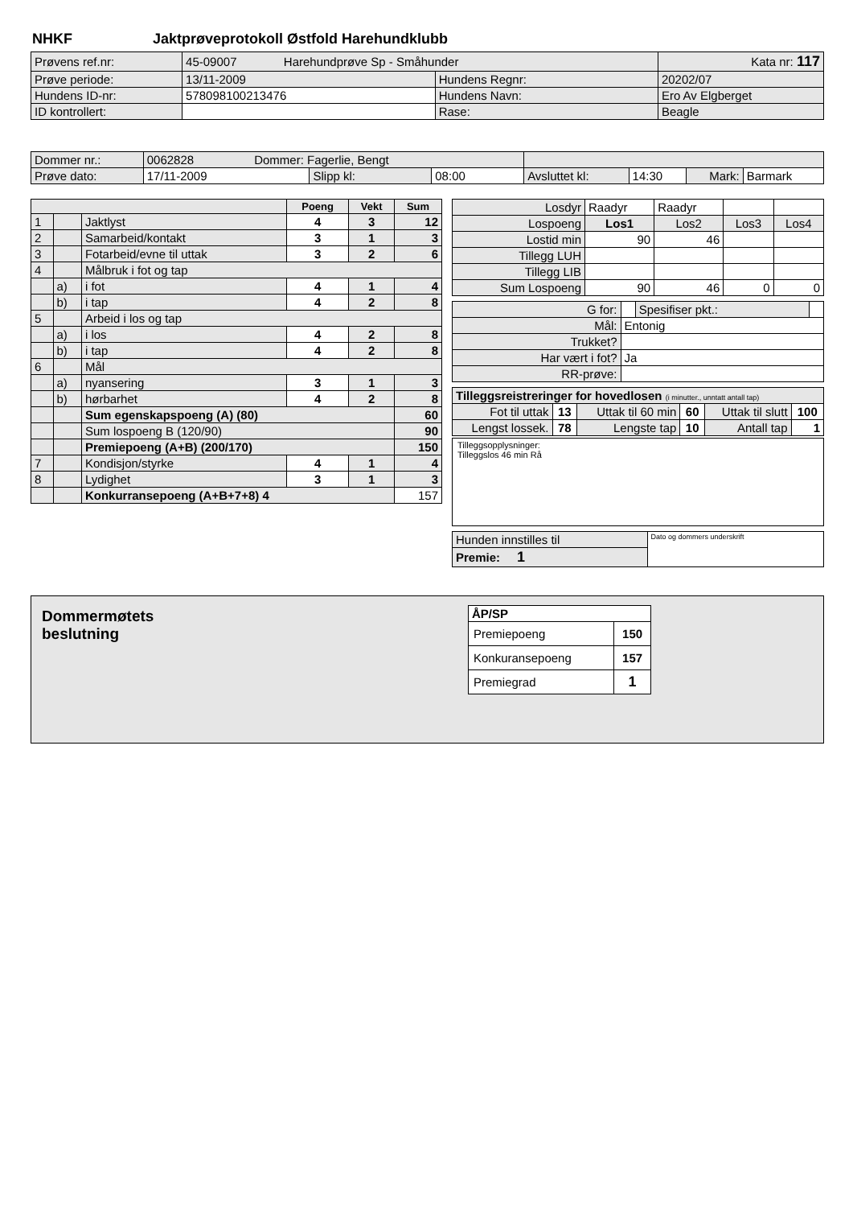NHKF Jaktprøveprotokoll Østfold Harehundklubb
| Prøvens ref.nr: | 45-09007 Harehundprøve Sp - Småhunder | | | Kata nr: 117 |
| Prøve periode: | 13/11-2009 | Hundens Regnr: | 20202/07 | |
| Hundens ID-nr: | 578098100213476 | Hundens Navn: | Ero Av Elgberget | |
| ID kontrollert: | | Rase: | Beagle | |
| Dommer nr.: | 0062828 Dommer: Fagerlie, Bengt | | | | | | |
| Prøve dato: | 17/11-2009 | Slipp kl: | 08:00 | Avsluttet kl: | 14:30 | Mark: | Barmark |
| | | | Poeng | Vekt | Sum |
| 1 | | Jaktlyst | 4 | 3 | 12 |
| 2 | | Samarbeid/kontakt | 3 | 1 | 3 |
| 3 | | Fotarbeid/evne til uttak | 3 | 2 | 6 |
| 4 | | Målbruk i fot og tap | | | |
| | a) | i fot | 4 | 1 | 4 |
| | b) | i tap | 4 | 2 | 8 |
| 5 | | Arbeid i los og tap | | | |
| | a) | i los | 4 | 2 | 8 |
| | b) | i tap | 4 | 2 | 8 |
| 6 | | Mål | | | |
| | a) | nyansering | 3 | 1 | 3 |
| | b) | hørbarhet | 4 | 2 | 8 |
| | | Sum egenskapspoeng (A) (80) | | | 60 |
| | | Sum lospoeng B (120/90) | | | 90 |
| | | Premiepoeng (A+B) (200/170) | | | 150 |
| 7 | | Kondisjon/styrke | 4 | 1 | 4 |
| 8 | | Lydighet | 3 | 1 | 3 |
| | | Konkurransepoeng (A+B+7+8) 4 | | | 157 |
| Losdyr | Raadyr | Raadyr | | |
| Lospoeng | Los1 | Los2 | Los3 | Los4 |
| Lostid min | 90 | 46 | | |
| Tillegg LUH | | | | |
| Tillegg LIB | | | | |
| Sum Lospoeng | 90 | 46 | 0 | 0 |
| G for: | | Spesifiser pkt.: | |
| Mål: | Entonig | | |
| Trukket? | | | |
| Har vært i fot? | Ja | | |
| RR-prøve: | | | |
| Tilleggsreistreringer for hovedlosen (i minutter., unntatt antall tap) | | | | | |
| Fot til uttak | 13 | Uttak til 60 min | 60 | Uttak til slutt | 100 |
| Lengst lossek. | 78 | Lengste tap | 10 | Antall tap | 1 |
Tilleggsopplysninger:
Tilleggslos 46 min Rå
| Hunden innstilles til | Dato og dommers underskrift |
| Premie: 1 | |
Dommermøtets
beslutning
| ÅP/SP | |
| Premiepoeng | 150 |
| Konkuransepoeng | 157 |
| Premiegrad | 1 |